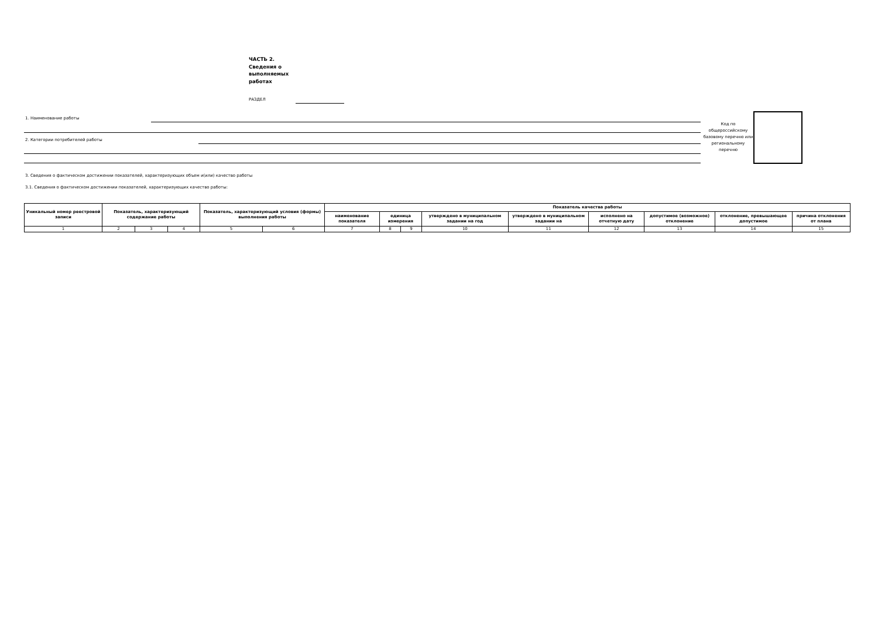ЧАСТЬ 2.
Сведения о выполняемых работах
РАЗДЕЛ
1. Наименование работы
2. Категории потребителей работы
Код по общероссийскому базовому перечню или региональному перечню
3. Сведения о фактическом достижении показателей, характеризующих объем и(или) качество работы
3.1. Сведения о фактическом достижении показателей, характеризующих качество работы:
| Уникальный номер реестровой записи | Показатель, характеризующий содержание работы | | | Показатель, характеризующий условия (формы) выполнения работы | | Показатель качества работы | | | | | | | | |
| --- | --- | --- | --- | --- | --- | --- | --- | --- | --- | --- | --- | --- | --- | --- |
| | | | | | | наименование показателя | единица измерения | | утверждено в муниципальном задании на год | утверждено в муниципальном задании на | исполнено на отчетную дату | допустимое (возможное) отклонение | отклонение, превышающее допустимое | причина отклонения от плана |
| 1 | 2 | 3 | 4 | 5 | 6 | 7 | 8 | 9 | 10 | 11 | 12 | 13 | 14 | 15 |